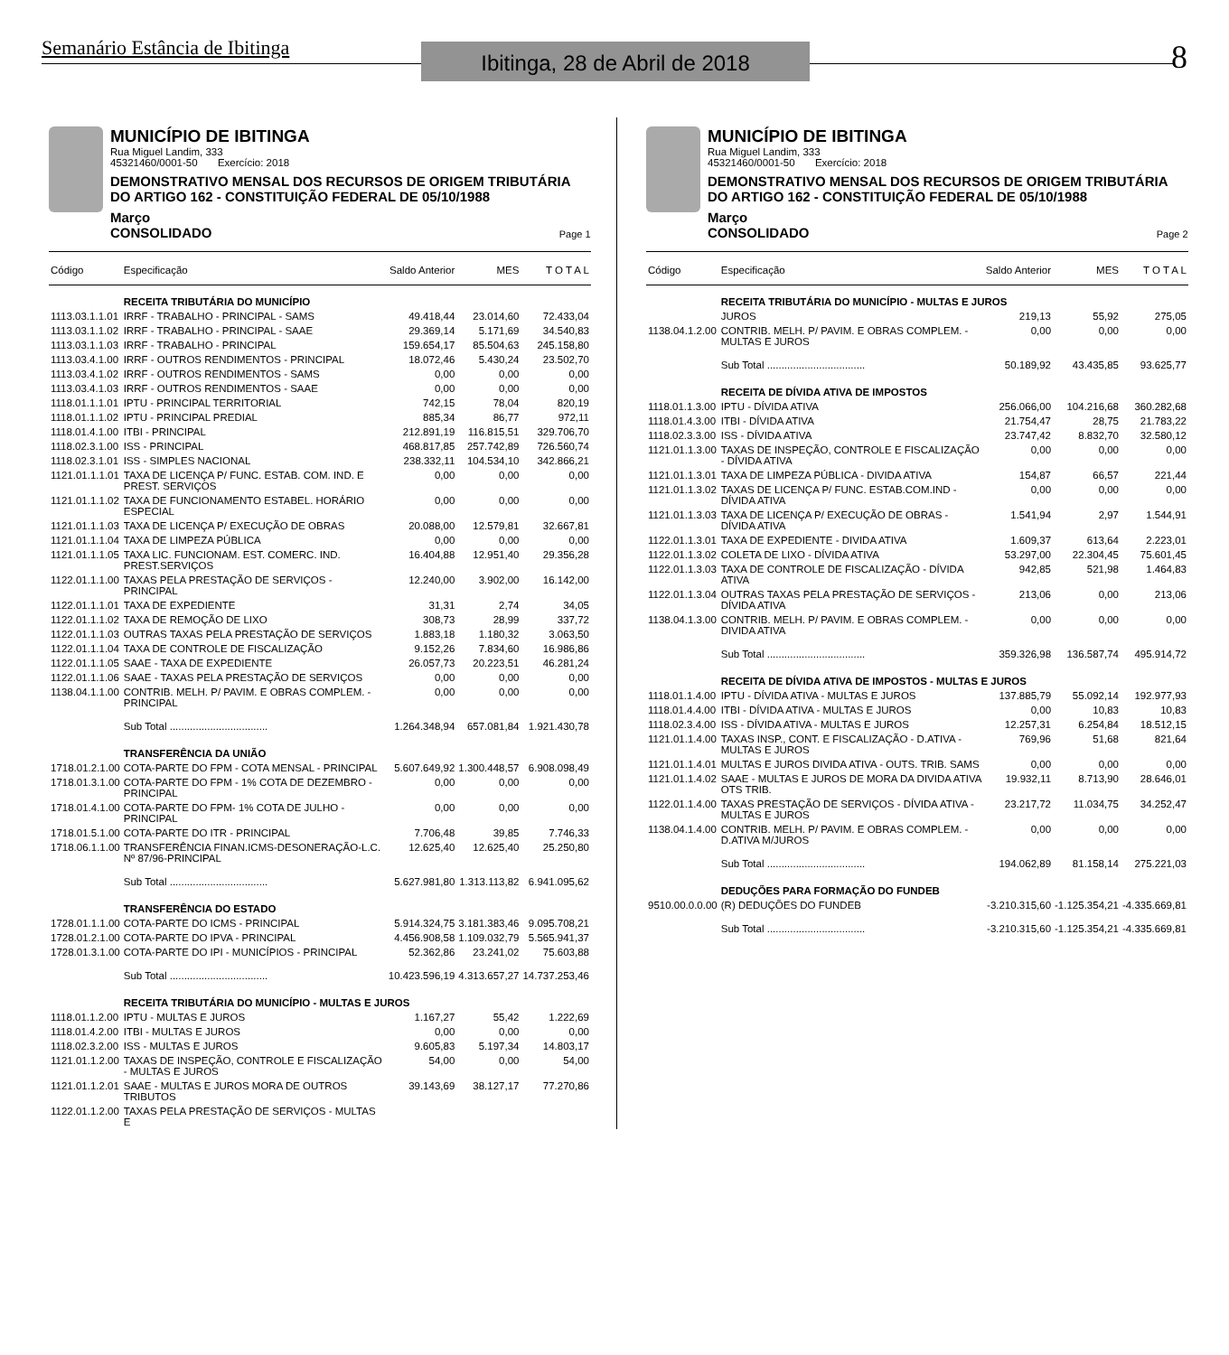Semanário Estância de Ibitinga
Ibitinga, 28 de Abril de 2018
8
MUNICÍPIO DE IBITINGA
Rua Miguel Landim, 333
45321460/0001-50 Exercício: 2018
DEMONSTRATIVO MENSAL DOS RECURSOS DE ORIGEM TRIBUTÁRIA
DO ARTIGO 162 - CONSTITUIÇÃO FEDERAL DE 05/10/1988
Março
CONSOLIDADO Page 1
| Código | Especificação | Saldo Anterior | MES | T O T A L |
| --- | --- | --- | --- | --- |
| | RECEITA TRIBUTÁRIA DO MUNICÍPIO | | | |
| 1113.03.1.1.01 | IRRF - TRABALHO - PRINCIPAL - SAMS | 49.418,44 | 23.014,60 | 72.433,04 |
| 1113.03.1.1.02 | IRRF - TRABALHO - PRINCIPAL - SAAE | 29.369,14 | 5.171,69 | 34.540,83 |
| 1113.03.1.1.03 | IRRF - TRABALHO - PRINCIPAL | 159.654,17 | 85.504,63 | 245.158,80 |
| 1113.03.4.1.00 | IRRF - OUTROS RENDIMENTOS - PRINCIPAL | 18.072,46 | 5.430,24 | 23.502,70 |
| 1113.03.4.1.02 | IRRF - OUTROS RENDIMENTOS - SAMS | 0,00 | 0,00 | 0,00 |
| 1113.03.4.1.03 | IRRF - OUTROS RENDIMENTOS - SAAE | 0,00 | 0,00 | 0,00 |
| 1118.01.1.1.01 | IPTU - PRINCIPAL TERRITORIAL | 742,15 | 78,04 | 820,19 |
| 1118.01.1.1.02 | IPTU - PRINCIPAL PREDIAL | 885,34 | 86,77 | 972,11 |
| 1118.01.4.1.00 | ITBI - PRINCIPAL | 212.891,19 | 116.815,51 | 329.706,70 |
| 1118.02.3.1.00 | ISS - PRINCIPAL | 468.817,85 | 257.742,89 | 726.560,74 |
| 1118.02.3.1.01 | ISS - SIMPLES NACIONAL | 238.332,11 | 104.534,10 | 342.866,21 |
| 1121.01.1.1.01 | TAXA DE LICENÇA P/ FUNC. ESTAB. COM. IND. E PREST. SERVIÇOS | 0,00 | 0,00 | 0,00 |
| 1121.01.1.1.02 | TAXA DE FUNCIONAMENTO ESTABEL. HORÁRIO ESPECIAL | 0,00 | 0,00 | 0,00 |
| 1121.01.1.1.03 | TAXA DE LICENÇA P/ EXECUÇÃO DE OBRAS | 20.088,00 | 12.579,81 | 32.667,81 |
| 1121.01.1.1.04 | TAXA DE LIMPEZA PÚBLICA | 0,00 | 0,00 | 0,00 |
| 1121.01.1.1.05 | TAXA LIC. FUNCIONAM. EST. COMERC. IND. PREST.SERVIÇOS | 16.404,88 | 12.951,40 | 29.356,28 |
| 1122.01.1.1.00 | TAXAS PELA PRESTAÇÃO DE SERVIÇOS - PRINCIPAL | 12.240,00 | 3.902,00 | 16.142,00 |
| 1122.01.1.1.01 | TAXA DE EXPEDIENTE | 31,31 | 2,74 | 34,05 |
| 1122.01.1.1.02 | TAXA DE REMOÇÃO DE LIXO | 308,73 | 28,99 | 337,72 |
| 1122.01.1.1.03 | OUTRAS TAXAS PELA PRESTAÇÃO DE SERVIÇOS | 1.883,18 | 1.180,32 | 3.063,50 |
| 1122.01.1.1.04 | TAXA DE CONTROLE DE FISCALIZAÇÃO | 9.152,26 | 7.834,60 | 16.986,86 |
| 1122.01.1.1.05 | SAAE - TAXA DE EXPEDIENTE | 26.057,73 | 20.223,51 | 46.281,24 |
| 1122.01.1.1.06 | SAAE - TAXAS PELA PRESTAÇÃO DE SERVIÇOS | 0,00 | 0,00 | 0,00 |
| 1138.04.1.1.00 | CONTRIB. MELH. P/ PAVIM. E OBRAS COMPLEM. - PRINCIPAL | 0,00 | 0,00 | 0,00 |
| | Sub Total .................................. | 1.264.348,94 | 657.081,84 | 1.921.430,78 |
| | TRANSFERÊNCIA DA UNIÃO | | | |
| 1718.01.2.1.00 | COTA-PARTE DO FPM - COTA MENSAL - PRINCIPAL | 5.607.649,92 | 1.300.448,57 | 6.908.098,49 |
| 1718.01.3.1.00 | COTA-PARTE DO FPM - 1% COTA DE DEZEMBRO - PRINCIPAL | 0,00 | 0,00 | 0,00 |
| 1718.01.4.1.00 | COTA-PARTE DO FPM- 1% COTA DE JULHO - PRINCIPAL | 0,00 | 0,00 | 0,00 |
| 1718.01.5.1.00 | COTA-PARTE DO ITR - PRINCIPAL | 7.706,48 | 39,85 | 7.746,33 |
| 1718.06.1.1.00 | TRANSFERÊNCIA FINAN.ICMS-DESONERAÇÃO-L.C. Nº 87/96-PRINCIPAL | 12.625,40 | 12.625,40 | 25.250,80 |
| | Sub Total .................................. | 5.627.981,80 | 1.313.113,82 | 6.941.095,62 |
| | TRANSFERÊNCIA DO ESTADO | | | |
| 1728.01.1.1.00 | COTA-PARTE DO ICMS - PRINCIPAL | 5.914.324,75 | 3.181.383,46 | 9.095.708,21 |
| 1728.01.2.1.00 | COTA-PARTE DO IPVA - PRINCIPAL | 4.456.908,58 | 1.109.032,79 | 5.565.941,37 |
| 1728.01.3.1.00 | COTA-PARTE DO IPI - MUNICÍPIOS - PRINCIPAL | 52.362,86 | 23.241,02 | 75.603,88 |
| | Sub Total .................................. | 10.423.596,19 | 4.313.657,27 | 14.737.253,46 |
| | RECEITA TRIBUTÁRIA DO MUNICÍPIO - MULTAS E JUROS | | | |
| 1118.01.1.2.00 | IPTU - MULTAS E JUROS | 1.167,27 | 55,42 | 1.222,69 |
| 1118.01.4.2.00 | ITBI - MULTAS E JUROS | 0,00 | 0,00 | 0,00 |
| 1118.02.3.2.00 | ISS - MULTAS E JUROS | 9.605,83 | 5.197,34 | 14.803,17 |
| 1121.01.1.2.00 | TAXAS DE INSPEÇÃO, CONTROLE E FISCALIZAÇÃO - MULTAS E JUROS | 54,00 | 0,00 | 54,00 |
| 1121.01.1.2.01 | SAAE - MULTAS E JUROS MORA DE OUTROS TRIBUTOS | 39.143,69 | 38.127,17 | 77.270,86 |
| 1122.01.1.2.00 | TAXAS PELA PRESTAÇÃO DE SERVIÇOS - MULTAS E | | | |
MUNICÍPIO DE IBITINGA
Rua Miguel Landim, 333
45321460/0001-50 Exercício: 2018
DEMONSTRATIVO MENSAL DOS RECURSOS DE ORIGEM TRIBUTÁRIA
DO ARTIGO 162 - CONSTITUIÇÃO FEDERAL DE 05/10/1988
Março
CONSOLIDADO Page 2
| Código | Especificação | Saldo Anterior | MES | T O T A L |
| --- | --- | --- | --- | --- |
| | RECEITA TRIBUTÁRIA DO MUNICÍPIO - MULTAS E JUROS | | | |
| | JUROS | 219,13 | 55,92 | 275,05 |
| 1138.04.1.2.00 | CONTRIB. MELH. P/ PAVIM. E OBRAS COMPLEM. - MULTAS E JUROS | 0,00 | 0,00 | 0,00 |
| | Sub Total .................................. | 50.189,92 | 43.435,85 | 93.625,77 |
| | RECEITA DE DÍVIDA ATIVA DE IMPOSTOS | | | |
| 1118.01.1.3.00 | IPTU - DÍVIDA ATIVA | 256.066,00 | 104.216,68 | 360.282,68 |
| 1118.01.4.3.00 | ITBI - DÍVIDA ATIVA | 21.754,47 | 28,75 | 21.783,22 |
| 1118.02.3.3.00 | ISS - DÍVIDA ATIVA | 23.747,42 | 8.832,70 | 32.580,12 |
| 1121.01.1.3.00 | TAXAS DE INSPEÇÃO, CONTROLE E FISCALIZAÇÃO - DÍVIDA ATIVA | 0,00 | 0,00 | 0,00 |
| 1121.01.1.3.01 | TAXA DE LIMPEZA PÚBLICA - DIVIDA ATIVA | 154,87 | 66,57 | 221,44 |
| 1121.01.1.3.02 | TAXAS DE LICENÇA P/ FUNC. ESTAB.COM.IND - DÍVIDA ATIVA | 0,00 | 0,00 | 0,00 |
| 1121.01.1.3.03 | TAXA DE LICENÇA P/ EXECUÇÃO DE OBRAS - DÍVIDA ATIVA | 1.541,94 | 2,97 | 1.544,91 |
| 1122.01.1.3.01 | TAXA DE EXPEDIENTE - DIVIDA ATIVA | 1.609,37 | 613,64 | 2.223,01 |
| 1122.01.1.3.02 | COLETA DE LIXO - DÍVIDA ATIVA | 53.297,00 | 22.304,45 | 75.601,45 |
| 1122.01.1.3.03 | TAXA DE CONTROLE DE FISCALIZAÇÃO - DÍVIDA ATIVA | 942,85 | 521,98 | 1.464,83 |
| 1122.01.1.3.04 | OUTRAS TAXAS PELA PRESTAÇÃO DE SERVIÇOS - DÍVIDA ATIVA | 213,06 | 0,00 | 213,06 |
| 1138.04.1.3.00 | CONTRIB. MELH. P/ PAVIM. E OBRAS COMPLEM. - DIVIDA ATIVA | 0,00 | 0,00 | 0,00 |
| | Sub Total .................................. | 359.326,98 | 136.587,74 | 495.914,72 |
| | RECEITA DE DÍVIDA ATIVA DE IMPOSTOS - MULTAS E JUROS | | | |
| 1118.01.1.4.00 | IPTU - DÍVIDA ATIVA - MULTAS E JUROS | 137.885,79 | 55.092,14 | 192.977,93 |
| 1118.01.4.4.00 | ITBI - DÍVIDA ATIVA - MULTAS E JUROS | 0,00 | 10,83 | 10,83 |
| 1118.02.3.4.00 | ISS - DÍVIDA ATIVA - MULTAS E JUROS | 12.257,31 | 6.254,84 | 18.512,15 |
| 1121.01.1.4.00 | TAXAS INSP., CONT. E FISCALIZAÇÃO - D.ATIVA - MULTAS E JUROS | 769,96 | 51,68 | 821,64 |
| 1121.01.1.4.01 | MULTAS E JUROS DIVIDA ATIVA - OUTS. TRIB. SAMS | 0,00 | 0,00 | 0,00 |
| 1121.01.1.4.02 | SAAE - MULTAS E JUROS DE MORA DA DIVIDA ATIVA OTS TRIB. | 19.932,11 | 8.713,90 | 28.646,01 |
| 1122.01.1.4.00 | TAXAS PRESTAÇÃO DE SERVIÇOS - DÍVIDA ATIVA - MULTAS E JUROS | 23.217,72 | 11.034,75 | 34.252,47 |
| 1138.04.1.4.00 | CONTRIB. MELH. P/ PAVIM. E OBRAS COMPLEM. - D.ATIVA M/JUROS | 0,00 | 0,00 | 0,00 |
| | Sub Total .................................. | 194.062,89 | 81.158,14 | 275.221,03 |
| | DEDUÇÕES PARA FORMAÇÃO DO FUNDEB | | | |
| 9510.00.0.0.00 | (R) DEDUÇÕES DO FUNDEB | -3.210.315,60 | -1.125.354,21 | -4.335.669,81 |
| | Sub Total .................................. | -3.210.315,60 | -1.125.354,21 | -4.335.669,81 |